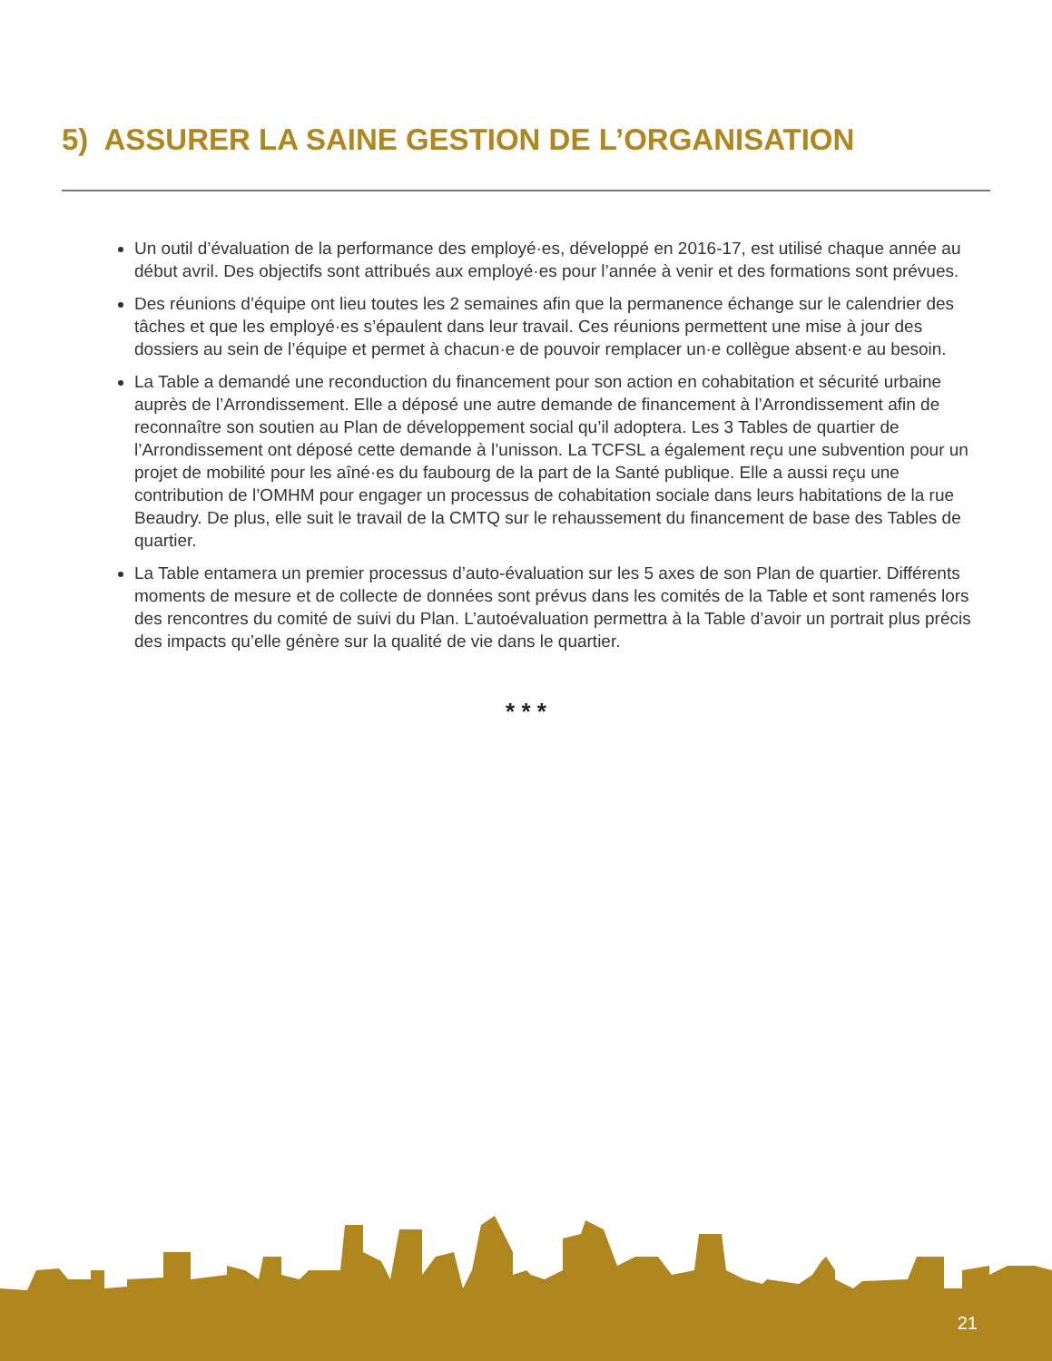5) ASSURER LA SAINE GESTION DE L’ORGANISATION
Un outil d’évaluation de la performance des employé·es, développé en 2016-17, est utilisé chaque année au début avril. Des objectifs sont attribués aux employé·es pour l’année à venir et des formations sont prévues.
Des réunions d’équipe ont lieu toutes les 2 semaines afin que la permanence échange sur le calendrier des tâches et que les employé·es s’épaulent dans leur travail. Ces réunions permettent une mise à jour des dossiers au sein de l’équipe et permet à chacun·e de pouvoir remplacer un·e collègue absent·e au besoin.
La Table a demandé une reconduction du financement pour son action en cohabitation et sécurité urbaine auprès de l’Arrondissement. Elle a déposé une autre demande de financement à l’Arrondissement afin de reconnaître son soutien au Plan de développement social qu’il adoptera. Les 3 Tables de quartier de l’Arrondissement ont déposé cette demande à l’unisson. La TCFSL a également reçu une subvention pour un projet de mobilité pour les aîné·es du faubourg de la part de la Santé publique. Elle a aussi reçu une contribution de l’OMHM pour engager un processus de cohabitation sociale dans leurs habitations de la rue Beaudry. De plus, elle suit le travail de la CMTQ sur le rehaussement du financement de base des Tables de quartier.
La Table entamera un premier processus d’auto-évaluation sur les 5 axes de son Plan de quartier. Différents moments de mesure et de collecte de données sont prévus dans les comités de la Table et sont ramenés lors des rencontres du comité de suivi du Plan. L’autoévaluation permettra à la Table d’avoir un portrait plus précis des impacts qu’elle génère sur la qualité de vie dans le quartier.
* * *
21